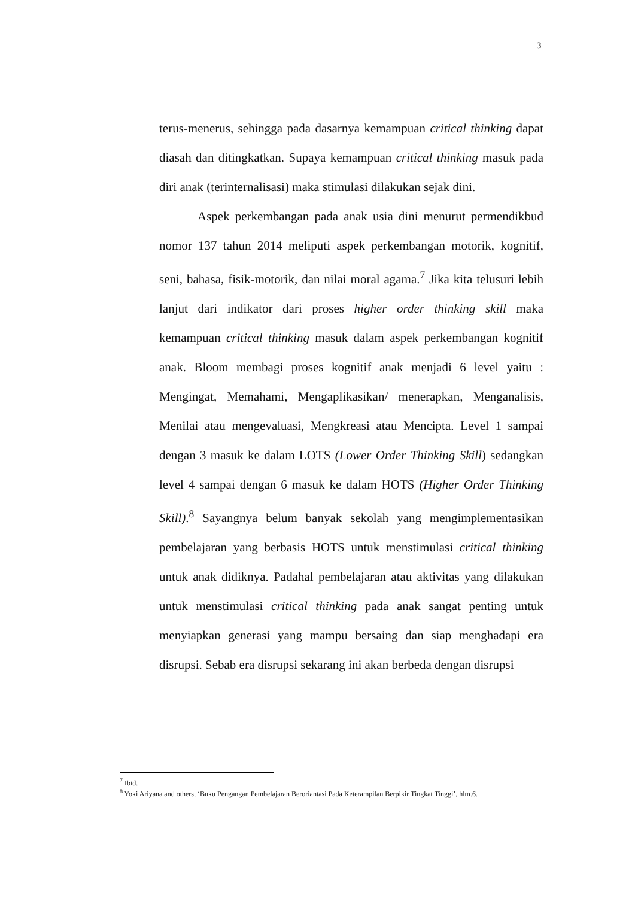3
terus-menerus, sehingga pada dasarnya kemampuan critical thinking dapat diasah dan ditingkatkan. Supaya kemampuan critical thinking masuk pada diri anak (terinternalisasi) maka stimulasi dilakukan sejak dini.
Aspek perkembangan pada anak usia dini menurut permendikbud nomor 137 tahun 2014 meliputi aspek perkembangan motorik, kognitif, seni, bahasa, fisik-motorik, dan nilai moral agama.<sup>7</sup> Jika kita telusuri lebih lanjut dari indikator dari proses higher order thinking skill maka kemampuan critical thinking masuk dalam aspek perkembangan kognitif anak. Bloom membagi proses kognitif anak menjadi 6 level yaitu : Mengingat, Memahami, Mengaplikasikan/ menerapkan, Menganalisis, Menilai atau mengevaluasi, Mengkreasi atau Mencipta. Level 1 sampai dengan 3 masuk ke dalam LOTS (Lower Order Thinking Skill) sedangkan level 4 sampai dengan 6 masuk ke dalam HOTS (Higher Order Thinking Skill).<sup>8</sup> Sayangnya belum banyak sekolah yang mengimplementasikan pembelajaran yang berbasis HOTS untuk menstimulasi critical thinking untuk anak didiknya. Padahal pembelajaran atau aktivitas yang dilakukan untuk menstimulasi critical thinking pada anak sangat penting untuk menyiapkan generasi yang mampu bersaing dan siap menghadapi era disrupsi. Sebab era disrupsi sekarang ini akan berbeda dengan disrupsi
<sup>7</sup> Ibid.
<sup>8</sup> Yoki Ariyana and others, ‘Buku Pengangan Pembelajaran Beroriantasi Pada Keterampilan Berpikir Tingkat Tinggi’, hlm.6.